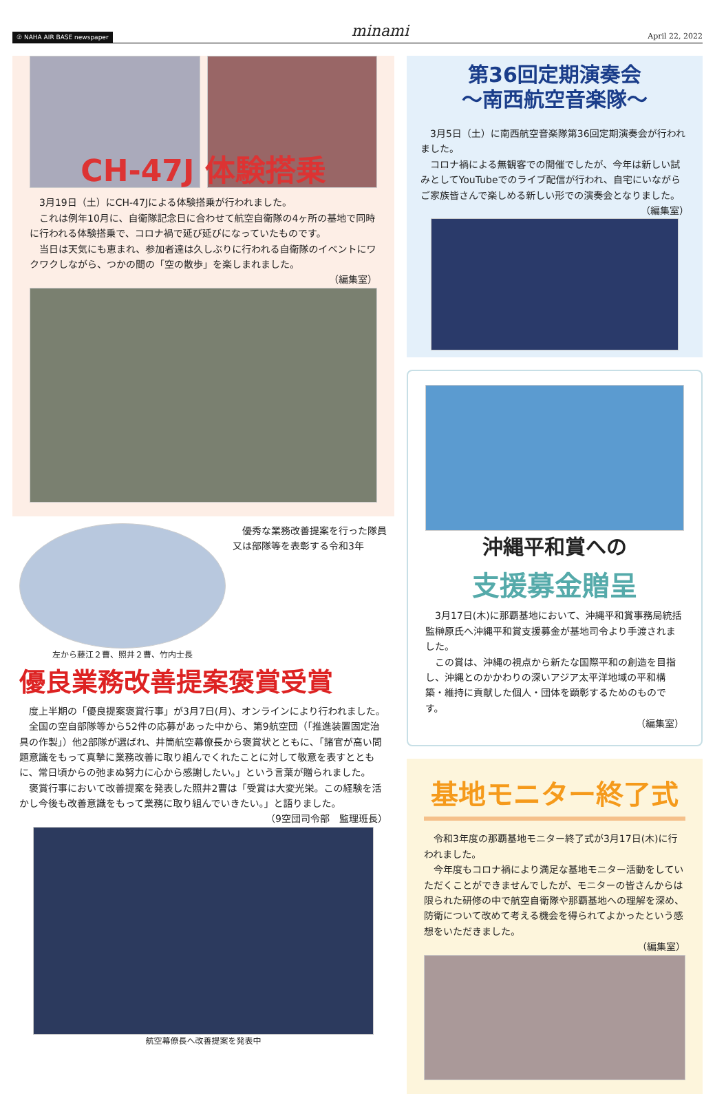② NAHA AIR BASE newspaper minami April 22, 2022
CH-47J 体験搭乗
3月19日（土）にCH-47Jによる体験搭乗が行われました。
これは例年10月に、自衛隊記念日に合わせて航空自衛隊の4ヶ所の基地で同時に行われる体験搭乗で、コロナ禍で延び延びになっていたものです。
当日は天気にも恵まれ、参加者達は久しぶりに行われる自衛隊のイベントにワクワクしながら、つかの間の「空の散歩」を楽しまれました。
（編集室）
左から藤江２曹、照井２曹、竹内士長
優秀な業務改善提案を行った隊員又は部隊等を表彰する令和3年
優良業務改善提案褒賞受賞
度上半期の「優良提案褒賞行事」が3月7日(月)、オンラインにより行われました。
全国の空自部隊等から52件の応募があった中から、第9航空団（「推進装置固定治具の作製」）他2部隊が選ばれ、井筒航空幕僚長から褒賞状とともに、「諸官が高い問題意識をもって真摯に業務改善に取り組んでくれたことに対して敬意を表すとともに、常日頃からの弛まぬ努力に心から感謝したい。」という言葉が贈られました。
褒賞行事において改善提案を発表した照井2曹は「受賞は大変光栄。この経験を活かし今後も改善意識をもって業務に取り組んでいきたい。」と語りました。
（9空団司令部　監理班長）
航空幕僚長へ改善提案を発表中
第36回定期演奏会
～南西航空音楽隊～
3月5日（土）に南西航空音楽隊第36回定期演奏会が行われました。
コロナ禍による無観客での開催でしたが、今年は新しい試みとしてYouTubeでのライブ配信が行われ、自宅にいながらご家族皆さんで楽しめる新しい形での演奏会となりました。
（編集室）
沖縄平和賞への
支援募金贈呈
3月17日(木)に那覇基地において、沖縄平和賞事務局統括監榊原氏へ沖縄平和賞支援募金が基地司令より手渡されました。
この賞は、沖縄の視点から新たな国際平和の創造を目指し、沖縄とのかかわりの深いアジア太平洋地域の平和構築・維持に貢献した個人・団体を顕彰するためのものです。
（編集室）
基地モニター終了式
令和3年度の那覇基地モニター終了式が3月17日(木)に行われました。
今年度もコロナ禍により満足な基地モニター活動をしていただくことができませんでしたが、モニターの皆さんからは限られた研修の中で航空自衛隊や那覇基地への理解を深め、防衛について改めて考える機会を得られてよかったという感想をいただきました。
（編集室）